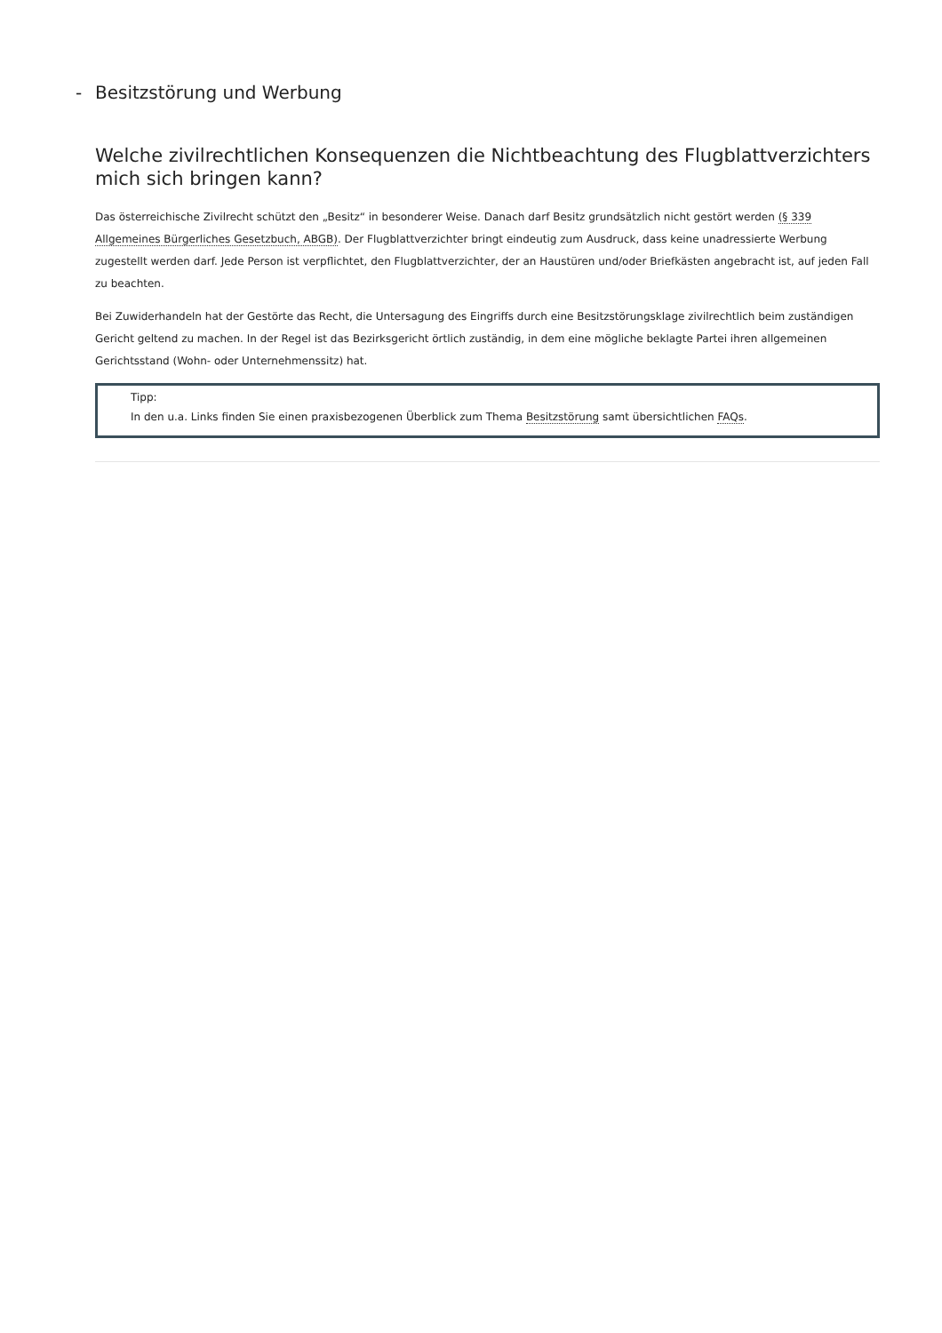- Besitzstörung und Werbung
Welche zivilrechtlichen Konsequenzen die Nichtbeachtung des Flugblattverzichters mich sich bringen kann?
Das österreichische Zivilrecht schützt den „Besitz“ in besonderer Weise. Danach darf Besitz grundsätzlich nicht gestört werden (§ 339 Allgemeines Bürgerliches Gesetzbuch, ABGB). Der Flugblattverzichter bringt eindeutig zum Ausdruck, dass keine unadressierte Werbung zugestellt werden darf. Jede Person ist verpflichtet, den Flugblattverzichter, der an Haustüren und/oder Briefkästen angebracht ist, auf jeden Fall zu beachten.
Bei Zuwiderhandeln hat der Gestörte das Recht, die Untersagung des Eingriffs durch eine Besitzstörungsklage zivilrechtlich beim zuständigen Gericht geltend zu machen. In der Regel ist das Bezirksgericht örtlich zuständig, in dem eine mögliche beklagte Partei ihren allgemeinen Gerichtsstand (Wohn- oder Unternehmenssitz) hat.
Tipp:
In den u.a. Links finden Sie einen praxisbezogenen Überblick zum Thema Besitzstörung samt übersichtlichen FAQs.